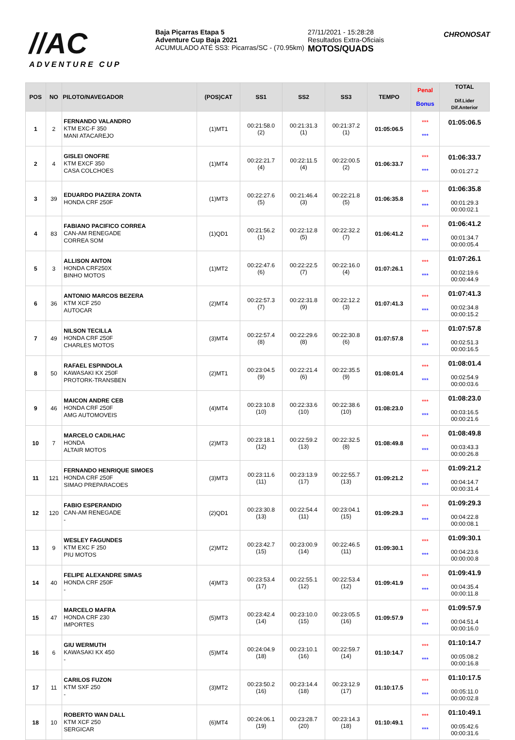//AC
ADVENTURE CUP
Baja Piçarras Etapa 5
Adventure Cup Baja 2021
ACUMULADO ATÉ SS3: Picarras/SC - (70.95km)
27/11/2021 - 15:28:28
Resultados Extra-Oficiais
MOTOS/QUADS
CHRONOSAT
| POS | NO | PILOTO/NAVEGADOR | (POS)CAT | SS1 | SS2 | SS3 | TEMPO | Penal Bonus | TOTAL Dif.Lider Dif.Anterior |
| --- | --- | --- | --- | --- | --- | --- | --- | --- | --- |
| 1 | 2 | FERNANDO VALANDRO KTM EXC-F 350 MANI ATACAREJO | (1)MT1 | 00:21:58.0 (2) | 00:21:31.3 (1) | 00:21:37.2 (1) | 01:05:06.5 | *** *** | 01:05:06.5 |
| 2 | 4 | GISLEI ONOFRE KTM EXCF 350 CASA COLCHOES | (1)MT4 | 00:22:21.7 (4) | 00:22:11.5 (4) | 00:22:00.5 (2) | 01:06:33.7 | *** *** | 01:06:33.7 00:01:27.2 |
| 3 | 39 | EDUARDO PIAZERA ZONTA HONDA CRF 250F | (1)MT3 | 00:22:27.6 (5) | 00:21:46.4 (3) | 00:22:21.8 (5) | 01:06:35.8 | *** *** | 01:06:35.8 00:01:29.3 00:00:02.1 |
| 4 | 83 | FABIANO PACIFICO CORREA CAN-AM RENEGADE CORREA SOM | (1)QD1 | 00:21:56.2 (1) | 00:22:12.8 (5) | 00:22:32.2 (7) | 01:06:41.2 | *** *** | 01:06:41.2 00:01:34.7 00:00:05.4 |
| 5 | 3 | ALLISON ANTON HONDA CRF250X BINHO MOTOS | (1)MT2 | 00:22:47.6 (6) | 00:22:22.5 (7) | 00:22:16.0 (4) | 01:07:26.1 | *** *** | 01:07:26.1 00:02:19.6 00:00:44.9 |
| 6 | 36 | ANTONIO MARCOS BEZERA KTM XCF 250 AUTOCAR | (2)MT4 | 00:22:57.3 (7) | 00:22:31.8 (9) | 00:22:12.2 (3) | 01:07:41.3 | *** *** | 01:07:41.3 00:02:34.8 00:00:15.2 |
| 7 | 49 | NILSON TECILLA HONDA CRF 250F CHARLES MOTOS | (3)MT4 | 00:22:57.4 (8) | 00:22:29.6 (8) | 00:22:30.8 (6) | 01:07:57.8 | *** *** | 01:07:57.8 00:02:51.3 00:00:16.5 |
| 8 | 50 | RAFAEL ESPINDOLA KAWASAKI KX 250F PROTORK-TRANSBEN | (2)MT1 | 00:23:04.5 (9) | 00:22:21.4 (6) | 00:22:35.5 (9) | 01:08:01.4 | *** *** | 01:08:01.4 00:02:54.9 00:00:03.6 |
| 9 | 46 | MAICON ANDRE CEB HONDA CRF 250F AMG AUTOMOVEIS | (4)MT4 | 00:23:10.8 (10) | 00:22:33.6 (10) | 00:22:38.6 (10) | 01:08:23.0 | *** *** | 01:08:23.0 00:03:16.5 00:00:21.6 |
| 10 | 7 | MARCELO CADILHAC HONDA ALTAIR MOTOS | (2)MT3 | 00:23:18.1 (12) | 00:22:59.2 (13) | 00:22:32.5 (8) | 01:08:49.8 | *** *** | 01:08:49.8 00:03:43.3 00:00:26.8 |
| 11 | 121 | FERNANDO HENRIQUE SIMOES HONDA CRF 250F SIMAO PREPARACOES | (3)MT3 | 00:23:11.6 (11) | 00:23:13.9 (17) | 00:22:55.7 (13) | 01:09:21.2 | *** *** | 01:09:21.2 00:04:14.7 00:00:31.4 |
| 12 | 120 | FABIO ESPERANDIO CAN-AM RENEGADE - | (2)QD1 | 00:23:30.8 (13) | 00:22:54.4 (11) | 00:23:04.1 (15) | 01:09:29.3 | *** *** | 01:09:29.3 00:04:22.8 00:00:08.1 |
| 13 | 9 | WESLEY FAGUNDES KTM EXC F 250 PIU MOTOS | (2)MT2 | 00:23:42.7 (15) | 00:23:00.9 (14) | 00:22:46.5 (11) | 01:09:30.1 | *** *** | 01:09:30.1 00:04:23.6 00:00:00.8 |
| 14 | 40 | FELIPE ALEXANDRE SIMAS HONDA CRF 250F - | (4)MT3 | 00:23:53.4 (17) | 00:22:55.1 (12) | 00:22:53.4 (12) | 01:09:41.9 | *** *** | 01:09:41.9 00:04:35.4 00:00:11.8 |
| 15 | 47 | MARCELO MAFRA HONDA CRF 230 IMPORTES | (5)MT3 | 00:23:42.4 (14) | 00:23:10.0 (15) | 00:23:05.5 (16) | 01:09:57.9 | *** *** | 01:09:57.9 00:04:51.4 00:00:16.0 |
| 16 | 6 | GIU WERMUTH KAWASAKI KX 450 - | (5)MT4 | 00:24:04.9 (18) | 00:23:10.1 (16) | 00:22:59.7 (14) | 01:10:14.7 | *** *** | 01:10:14.7 00:05:08.2 00:00:16.8 |
| 17 | 11 | CARILOS FUZON KTM SXF 250 - | (3)MT2 | 00:23:50.2 (16) | 00:23:14.4 (18) | 00:23:12.9 (17) | 01:10:17.5 | *** *** | 01:10:17.5 00:05:11.0 00:00:02.8 |
| 18 | 10 | ROBERTO WAN DALL KTM XCF 250 SERGICAR | (6)MT4 | 00:24:06.1 (19) | 00:23:28.7 (20) | 00:23:14.3 (18) | 01:10:49.1 | *** *** | 01:10:49.1 00:05:42.6 00:00:31.6 |